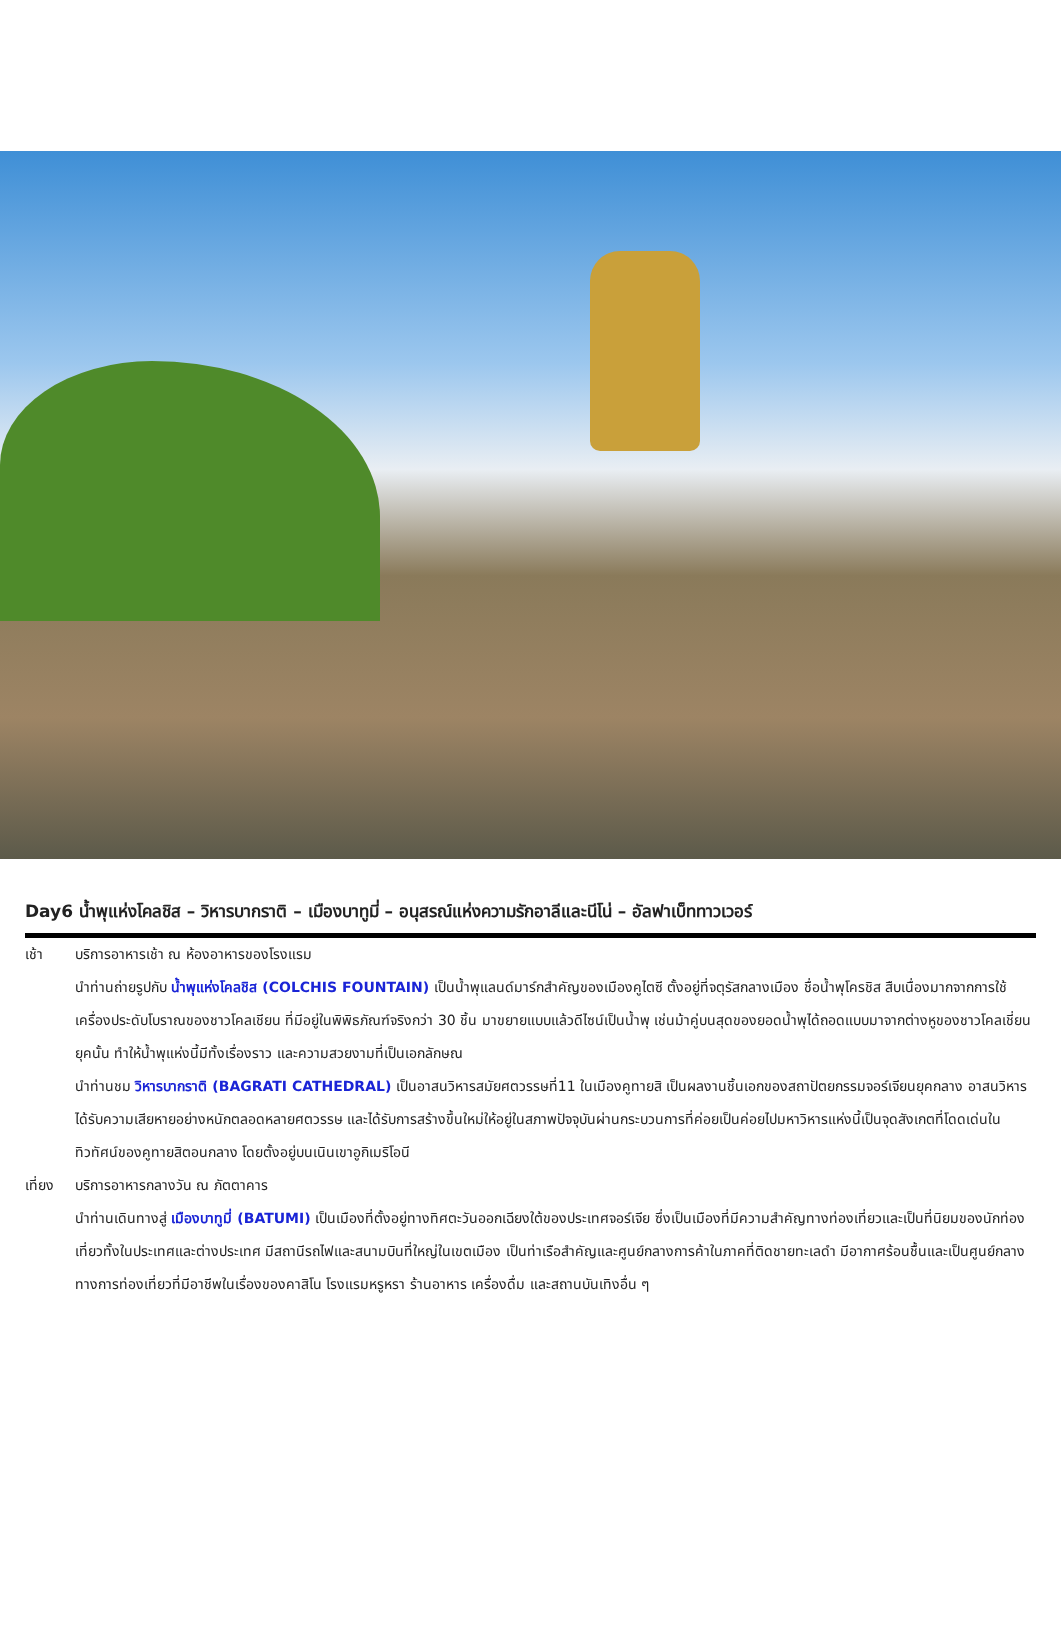Day6 น้ำพุแห่งโคลชิส – วิหารบากราติ – เมืองบาทูมี่ – อนุสรณ์แห่งความรักอาลีและนีโน่ – อัลฟาเบ็ททาวเวอร์
เช้า บริการอาหารเช้า ณ ห้องอาหารของโรงแรม
นำท่านถ่ายรูปกับ น้ำพุแห่งโคลชิส (COLCHIS FOUNTAIN) เป็นน้ำพุแลนด์มาร์กสำคัญของเมืองคูไตซี ตั้งอยู่ที่จตุรัสกลางเมือง ชื่อน้ำพุโครชิส สืบเนื่องมากจากการใช้เครื่องประดับโบราณของชาวโคลเชียน ที่มีอยู่ในพิพิธภัณฑ์จริงกว่า 30 ชิ้น มาขยายแบบแล้วดีไซน์เป็นน้ำพุ เช่นม้าคู่บนสุดของยอดน้ำพุได้ถอดแบบมาจากต่างหูของชาวโคลเชี่ยนยุคนั้น ทำให้น้ำพุแห่งนี้มีทั้งเรื่องราว และความสวยงามที่เป็นเอกลักษณ
นำท่านชม วิหารบากราติ (BAGRATI CATHEDRAL) เป็นอาสนวิหารสมัยศตวรรษที่11 ในเมืองคูทายสิ เป็นผลงานชิ้นเอกของสถาปัตยกรรมจอร์เจียนยุคกลาง อาสนวิหารได้รับความเสียหายอย่างหนักตลอดหลายศตวรรษ และได้รับการสร้างขึ้นใหม่ให้อยู่ในสภาพปัจจุบันผ่านกระบวนการที่ค่อยเป็นค่อยไปมหาวิหารแห่งนี้เป็นจุดสังเกตที่โดดเด่นในทิวทัศน์ของคูทายสิตอนกลาง โดยตั้งอยู่บนเนินเขาอูกิเมริโอนี
เที่ยง
บริการอาหารกลางวัน ณ ภัตตาคาร
นำท่านเดินทางสู่ เมืองบาทูมี่ (BATUMI) เป็นเมืองที่ตั้งอยู่ทางทิศตะวันออกเฉียงใต้ของประเทศจอร์เจีย ซึ่งเป็นเมืองที่มีความสำคัญทางท่องเที่ยวและเป็นที่นิยมของนักท่องเที่ยวทั้งในประเทศและต่างประเทศ มีสถานีรถไฟและสนามบินที่ใหญ่ในเขตเมือง เป็นท่าเรือสำคัญและศูนย์กลางการค้าในภาคที่ติดชายทะเลดำ มีอากาศร้อนชื้นและเป็นศูนย์กลางทางการท่องเที่ยวที่มีอาชีพในเรื่องของคาสิโน โรงแรมหรูหรา ร้านอาหาร เครื่องดื่ม และสถานบันเทิงอื่น ๆ